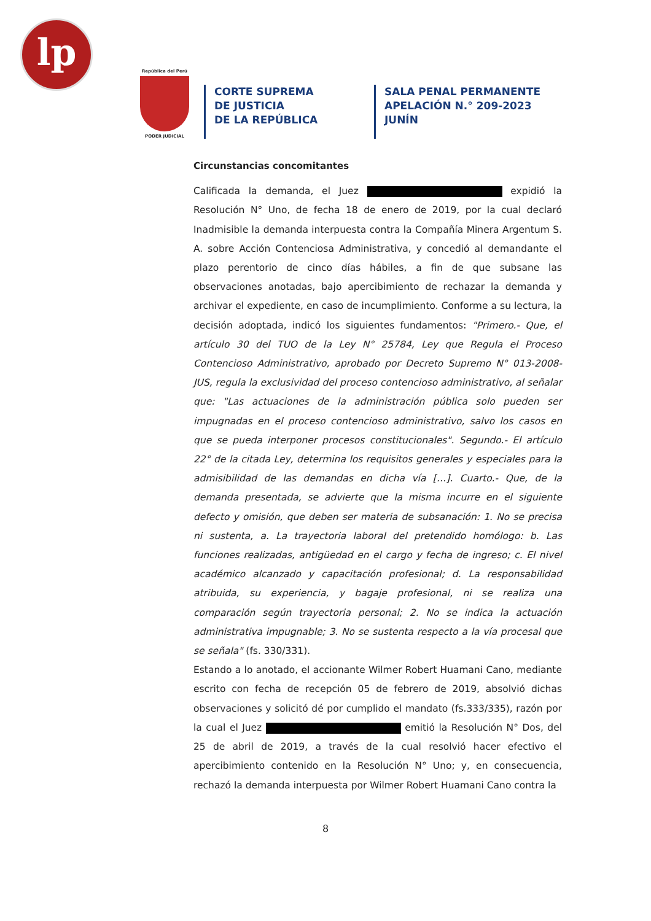lp
República del Perú
PODER JUDICIAL
CORTE SUPREMA
DE JUSTICIA
DE LA REPÚBLICA
SALA PENAL PERMANENTE
APELACIÓN N.° 209-2023
JUNÍN
Circunstancias concomitantes
Calificada la demanda, el Juez expidió la Resolución N° Uno, de fecha 18 de enero de 2019, por la cual declaró Inadmisible la demanda interpuesta contra la Compañía Minera Argentum S. A. sobre Acción Contenciosa Administrativa, y concedió al demandante el plazo perentorio de cinco días hábiles, a fin de que subsane las observaciones anotadas, bajo apercibimiento de rechazar la demanda y archivar el expediente, en caso de incumplimiento. Conforme a su lectura, la decisión adoptada, indicó los siguientes fundamentos: "Primero.- Que, el artículo 30 del TUO de la Ley N° 25784, Ley que Regula el Proceso Contencioso Administrativo, aprobado por Decreto Supremo N° 013-2008-JUS, regula la exclusividad del proceso contencioso administrativo, al señalar que: "Las actuaciones de la administración pública solo pueden ser impugnadas en el proceso contencioso administrativo, salvo los casos en que se pueda interponer procesos constitucionales". Segundo.- El artículo 22° de la citada Ley, determina los requisitos generales y especiales para la admisibilidad de las demandas en dicha vía […]. Cuarto.- Que, de la demanda presentada, se advierte que la misma incurre en el siguiente defecto y omisión, que deben ser materia de subsanación: 1. No se precisa ni sustenta, a. La trayectoria laboral del pretendido homólogo: b. Las funciones realizadas, antigüedad en el cargo y fecha de ingreso; c. El nivel académico alcanzado y capacitación profesional; d. La responsabilidad atribuida, su experiencia, y bagaje profesional, ni se realiza una comparación según trayectoria personal; 2. No se indica la actuación administrativa impugnable; 3. No se sustenta respecto a la vía procesal que se señala" (fs. 330/331).
Estando a lo anotado, el accionante Wilmer Robert Huamani Cano, mediante escrito con fecha de recepción 05 de febrero de 2019, absolvió dichas observaciones y solicitó dé por cumplido el mandato (fs.333/335), razón por la cual el Juez emitió la Resolución N° Dos, del 25 de abril de 2019, a través de la cual resolvió hacer efectivo el apercibimiento contenido en la Resolución N° Uno; y, en consecuencia, rechazó la demanda interpuesta por Wilmer Robert Huamani Cano contra la
8